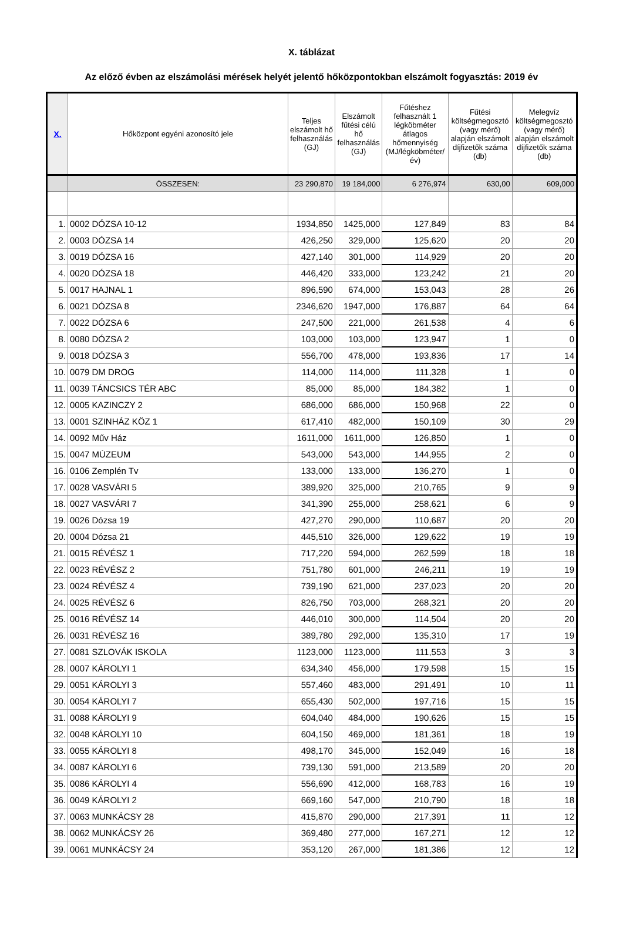X. táblázat
Az előző évben az elszámolási mérések helyét jelentő hőközpontokban elszámolt fogyasztás: 2019 év
| X. | Hőközpont egyéni azonosító jele | Teljes elszámolt hő felhasználás (GJ) | Elszámolt fűtési célú hő felhasználás (GJ) | Fűtéshez felhasznált 1 légköbméter átlagos hőmennyiség (MJ/légköbméter/év) | Fűtési költségmegosztó (vagy mérő) alapján elszámolt díjfizetők száma (db) | Melegvíz költségmegosztó (vagy mérő) alapján elszámolt díjfizetők száma (db) |
| --- | --- | --- | --- | --- | --- | --- |
| | ÖSSZESEN: | 23 290,870 | 19 184,000 | 6 276,974 | 630,00 | 609,000 |
| 1. | 0002 DÓZSA 10-12 | 1934,850 | 1425,000 | 127,849 | 83 | 84 |
| 2. | 0003 DÓZSA 14 | 426,250 | 329,000 | 125,620 | 20 | 20 |
| 3. | 0019 DÓZSA 16 | 427,140 | 301,000 | 114,929 | 20 | 20 |
| 4. | 0020 DÓZSA 18 | 446,420 | 333,000 | 123,242 | 21 | 20 |
| 5. | 0017 HAJNAL 1 | 896,590 | 674,000 | 153,043 | 28 | 26 |
| 6. | 0021 DÓZSA 8 | 2346,620 | 1947,000 | 176,887 | 64 | 64 |
| 7. | 0022 DÓZSA 6 | 247,500 | 221,000 | 261,538 | 4 | 6 |
| 8. | 0080 DÓZSA 2 | 103,000 | 103,000 | 123,947 | 1 | 0 |
| 9. | 0018 DÓZSA 3 | 556,700 | 478,000 | 193,836 | 17 | 14 |
| 10. | 0079 DM DROG | 114,000 | 114,000 | 111,328 | 1 | 0 |
| 11. | 0039 TÁNCSICS TÉR ABC | 85,000 | 85,000 | 184,382 | 1 | 0 |
| 12. | 0005 KAZINCZY 2 | 686,000 | 686,000 | 150,968 | 22 | 0 |
| 13. | 0001 SZINHÁZ KÖZ 1 | 617,410 | 482,000 | 150,109 | 30 | 29 |
| 14. | 0092 Műv Ház | 1611,000 | 1611,000 | 126,850 | 1 | 0 |
| 15. | 0047 MÚZEUM | 543,000 | 543,000 | 144,955 | 2 | 0 |
| 16. | 0106 Zemplén Tv | 133,000 | 133,000 | 136,270 | 1 | 0 |
| 17. | 0028 VASVÁRI 5 | 389,920 | 325,000 | 210,765 | 9 | 9 |
| 18. | 0027 VASVÁRI 7 | 341,390 | 255,000 | 258,621 | 6 | 9 |
| 19. | 0026 Dózsa 19 | 427,270 | 290,000 | 110,687 | 20 | 20 |
| 20. | 0004 Dózsa 21 | 445,510 | 326,000 | 129,622 | 19 | 19 |
| 21. | 0015 RÉVÉSZ 1 | 717,220 | 594,000 | 262,599 | 18 | 18 |
| 22. | 0023 RÉVÉSZ 2 | 751,780 | 601,000 | 246,211 | 19 | 19 |
| 23. | 0024 RÉVÉSZ 4 | 739,190 | 621,000 | 237,023 | 20 | 20 |
| 24. | 0025 RÉVÉSZ 6 | 826,750 | 703,000 | 268,321 | 20 | 20 |
| 25. | 0016 RÉVÉSZ 14 | 446,010 | 300,000 | 114,504 | 20 | 20 |
| 26. | 0031 RÉVÉSZ 16 | 389,780 | 292,000 | 135,310 | 17 | 19 |
| 27. | 0081 SZLOVÁK ISKOLA | 1123,000 | 1123,000 | 111,553 | 3 | 3 |
| 28. | 0007 KÁROLYI 1 | 634,340 | 456,000 | 179,598 | 15 | 15 |
| 29. | 0051 KÁROLYI 3 | 557,460 | 483,000 | 291,491 | 10 | 11 |
| 30. | 0054 KÁROLYI 7 | 655,430 | 502,000 | 197,716 | 15 | 15 |
| 31. | 0088 KÁROLYI 9 | 604,040 | 484,000 | 190,626 | 15 | 15 |
| 32. | 0048 KÁROLYI 10 | 604,150 | 469,000 | 181,361 | 18 | 19 |
| 33. | 0055 KÁROLYI 8 | 498,170 | 345,000 | 152,049 | 16 | 18 |
| 34. | 0087 KÁROLYI 6 | 739,130 | 591,000 | 213,589 | 20 | 20 |
| 35. | 0086 KÁROLYI 4 | 556,690 | 412,000 | 168,783 | 16 | 19 |
| 36. | 0049 KÁROLYI 2 | 669,160 | 547,000 | 210,790 | 18 | 18 |
| 37. | 0063 MUNKÁCSY 28 | 415,870 | 290,000 | 217,391 | 11 | 12 |
| 38. | 0062 MUNKÁCSY 26 | 369,480 | 277,000 | 167,271 | 12 | 12 |
| 39. | 0061 MUNKÁCSY 24 | 353,120 | 267,000 | 181,386 | 12 | 12 |